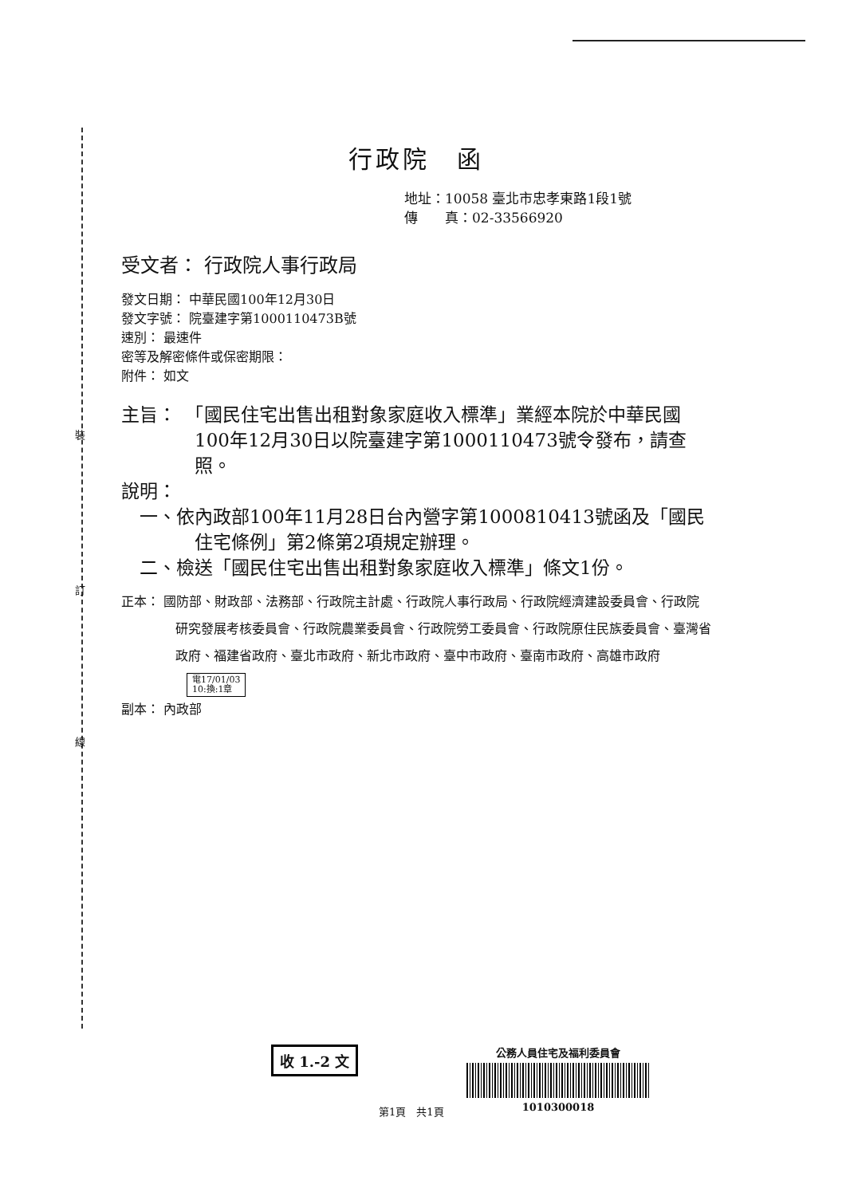裝
訂
線
行政院　函
地址：10058 臺北市忠孝東路1段1號
傳　　真：02-33566920
受文者： 行政院人事行政局
發文日期： 中華民國100年12月30日
發文字號： 院臺建字第1000110473B號
速別： 最速件
密等及解密條件或保密期限：
附件： 如文
主旨：　「國民住宅出售出租對象家庭收入標準」業經本院於中華民國100年12月30日以院臺建字第1000110473號令發布，請查照。
說明：
　一、依內政部100年11月28日台內營字第1000810413號函及「國民住宅條例」第2條第2項規定辦理。
　二、檢送「國民住宅出售出租對象家庭收入標準」條文1份。
正本： 國防部、財政部、法務部、行政院主計處、行政院人事行政局、行政院經濟建設委員會、行政院研究發展考核委員會、行政院農業委員會、行政院勞工委員會、行政院原住民族委員會、臺灣省政府、福建省政府、臺北市政府、新北市政府、臺中市政府、臺南市政府、高雄市政府
電17/01/03
10:換:1章
副本： 內政部
收 1.-2 文
公務人員住宅及福利委員會
1010300018
第1頁　共1頁